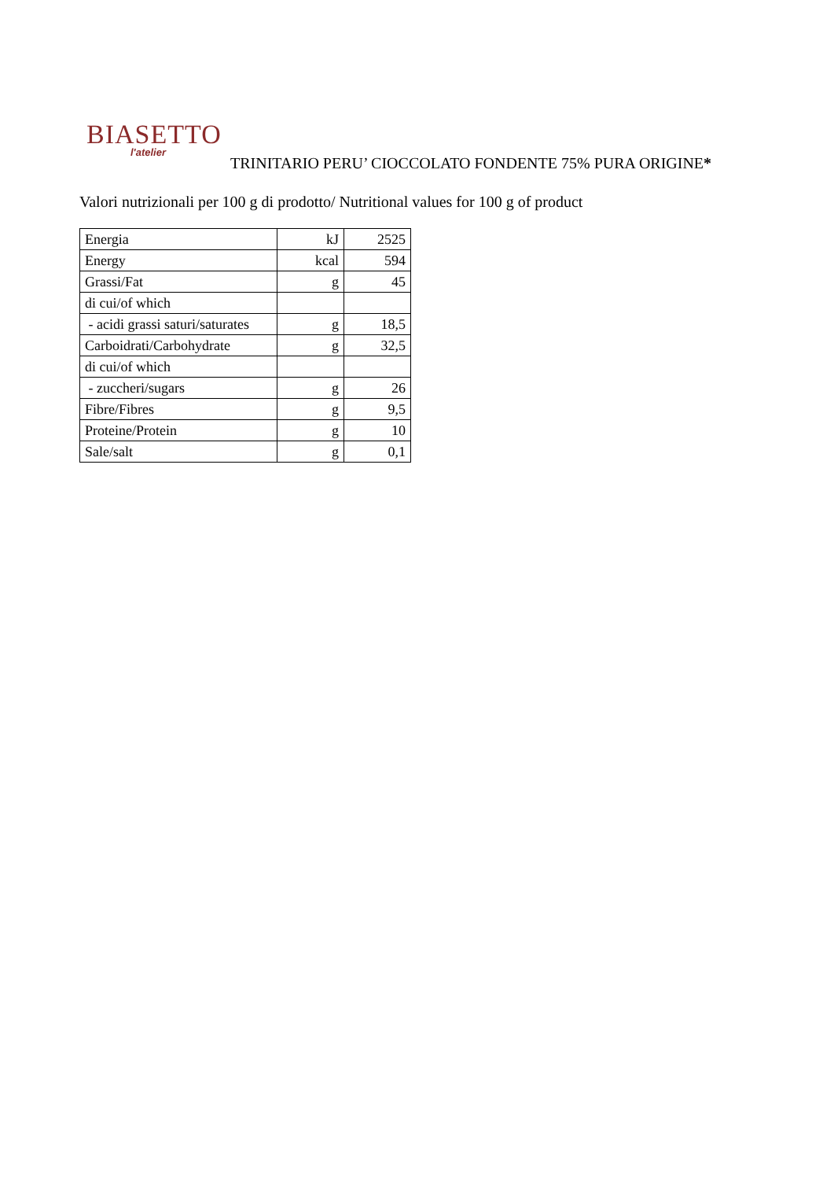BIASETTO
l'atelier
TRINITARIO PERU’ CIOCCOLATO FONDENTE 75% PURA ORIGINE*
Valori nutrizionali per 100 g di prodotto/ Nutritional values for 100 g of product
| Energia | kJ | 2525 |
| Energy | kcal | 594 |
| Grassi/Fat | g | 45 |
| di cui/of which | | |
| - acidi grassi saturi/saturates | g | 18,5 |
| Carboidrati/Carbohydrate | g | 32,5 |
| di cui/of which | | |
| - zuccheri/sugars | g | 26 |
| Fibre/Fibres | g | 9,5 |
| Proteine/Protein | g | 10 |
| Sale/salt | g | 0,1 |